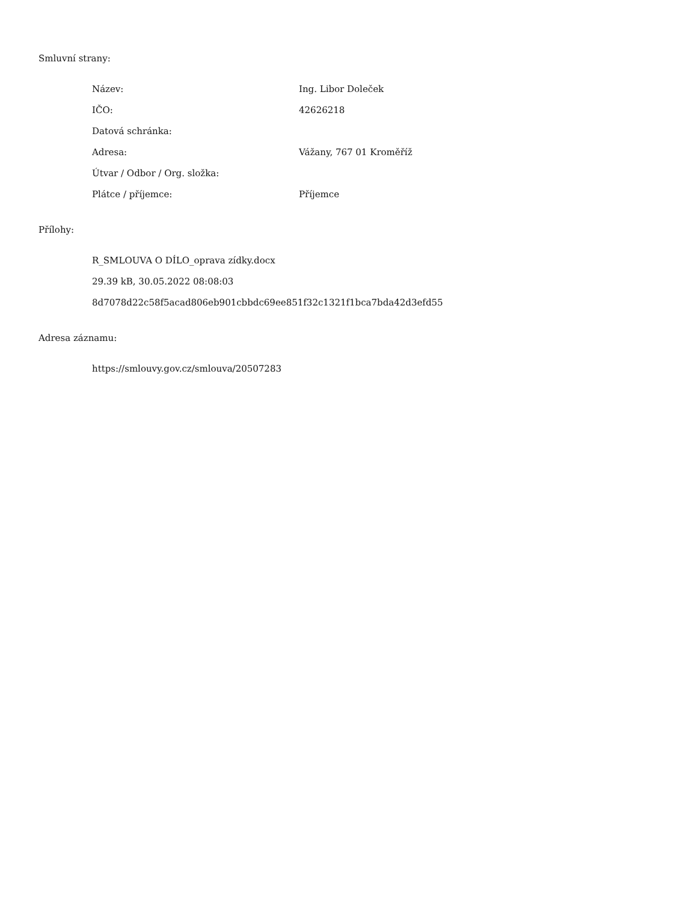Smluvní strany:
| Název: | Ing. Libor Doleček |
| IČO: | 42626218 |
| Datová schránka: | |
| Adresa: | Vážany, 767 01 Kroměříž |
| Útvar / Odbor / Org. složka: | |
| Plátce / příjemce: | Příjemce |
Přílohy:
R_SMLOUVA O DÍLO_oprava zídky.docx
29.39 kB, 30.05.2022 08:08:03
8d7078d22c58f5acad806eb901cbbdc69ee851f32c1321f1bca7bda42d3efd55
Adresa záznamu:
https://smlouvy.gov.cz/smlouva/20507283